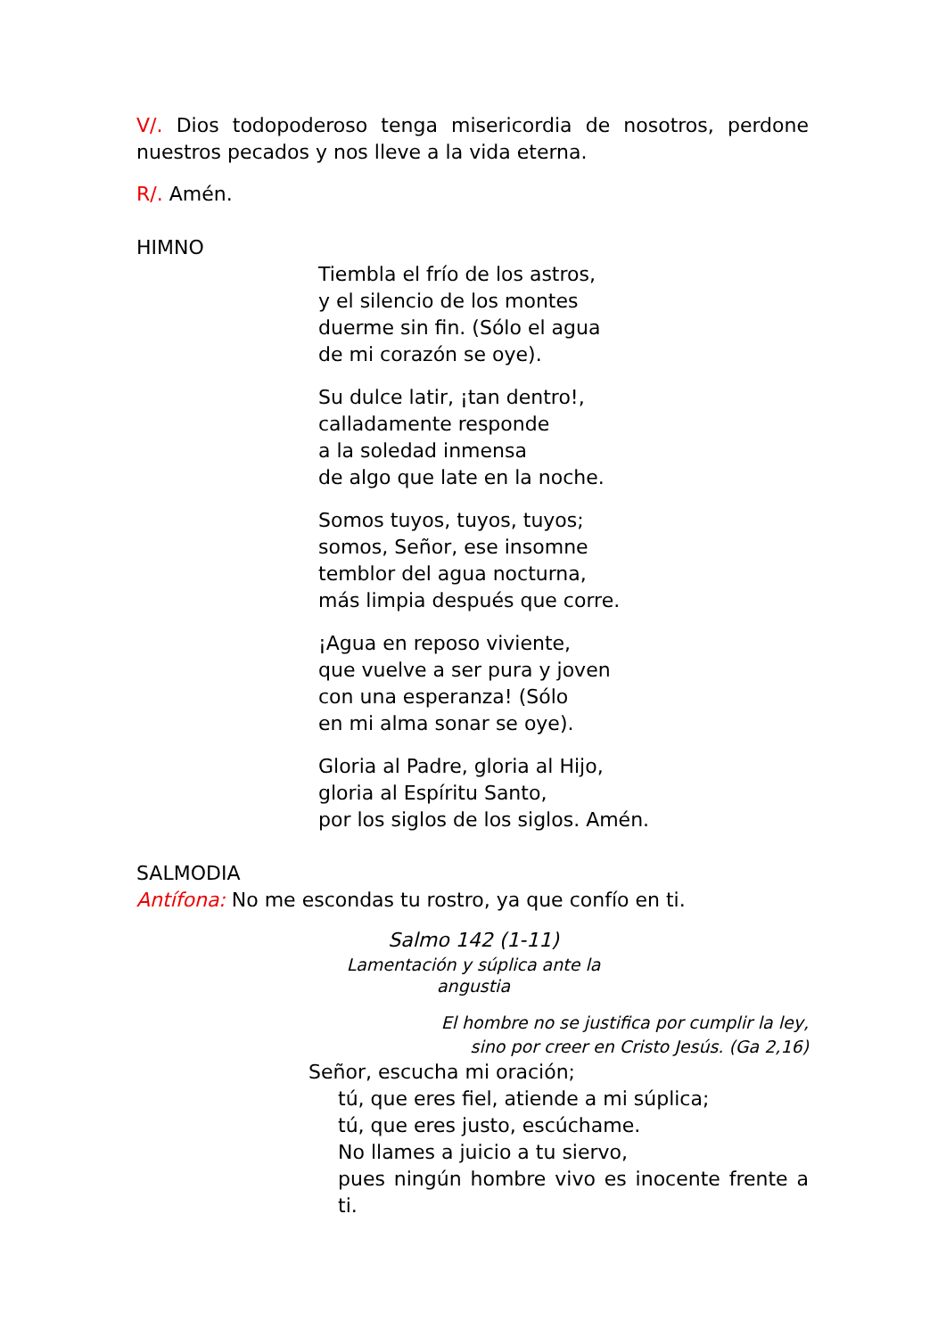V/. Dios todopoderoso tenga misericordia de nosotros, perdone nuestros pecados y nos lleve a la vida eterna.
R/. Amén.
HIMNO
Tiembla el frío de los astros,
y el silencio de los montes
duerme sin fin. (Sólo el agua
de mi corazón se oye).
Su dulce latir, ¡tan dentro!,
calladamente responde
a la soledad inmensa
de algo que late en la noche.
Somos tuyos, tuyos, tuyos;
somos, Señor, ese insomne
temblor del agua nocturna,
más limpia después que corre.
¡Agua en reposo viviente,
que vuelve a ser pura y joven
con una esperanza! (Sólo
en mi alma sonar se oye).
Gloria al Padre, gloria al Hijo,
gloria al Espíritu Santo,
por los siglos de los siglos. Amén.
SALMODIA
Antífona: No me escondas tu rostro, ya que confío en ti.
Salmo 142 (1-11)
Lamentación y súplica ante la angustia
El hombre no se justifica por cumplir la ley,
sino por creer en Cristo Jesús. (Ga 2,16)
Señor, escucha mi oración;
tú, que eres fiel, atiende a mi súplica;
tú, que eres justo, escúchame.
No llames a juicio a tu siervo,
pues ningún hombre vivo es inocente frente a ti.